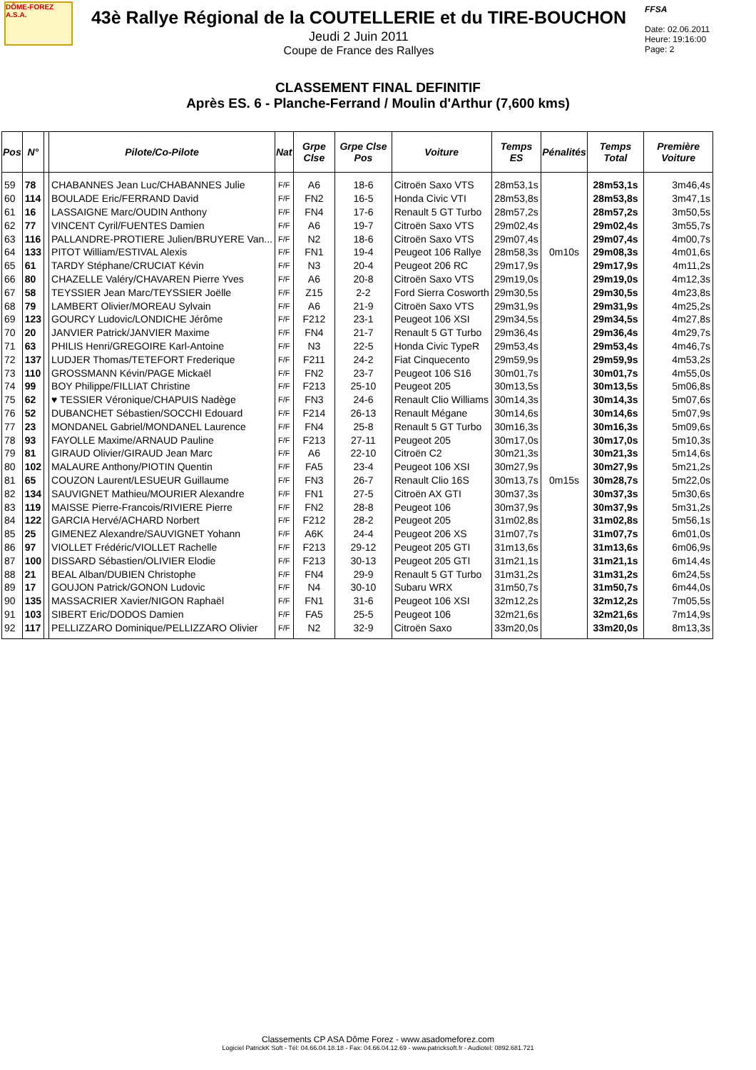DÔME-FOREZ
A.S.A.
43è Rallye Régional de la COUTELLERIE et du TIRE-BOUCHON
Jeudi 2 Juin 2011
Coupe de France des Rallyes
FFSA
Date: 02.06.2011
Heure: 19:16:00
Page: 2
CLASSEMENT FINAL DEFINITIF
Après ES. 6 - Planche-Ferrand / Moulin d'Arthur (7,600 kms)
| Pos | N° | | Pilote/Co-Pilote | Nat | Grpe Clse | Grpe Clse Pos | Voiture | Temps ES | Pénalités | Temps Total | Première Voiture |
| --- | --- | --- | --- | --- | --- | --- | --- | --- | --- | --- | --- |
| 59 | 78 | | CHABANNES Jean Luc/CHABANNES Julie | F/F | A6 | 18-6 | Citroën Saxo VTS | 28m53,1s | | 28m53,1s | 3m46,4s |
| 60 | 114 | | BOULADE Eric/FERRAND David | F/F | FN2 | 16-5 | Honda Civic VTI | 28m53,8s | | 28m53,8s | 3m47,1s |
| 61 | 16 | | LASSAIGNE Marc/OUDIN Anthony | F/F | FN4 | 17-6 | Renault 5 GT Turbo | 28m57,2s | | 28m57,2s | 3m50,5s |
| 62 | 77 | | VINCENT Cyril/FUENTES Damien | F/F | A6 | 19-7 | Citroën Saxo VTS | 29m02,4s | | 29m02,4s | 3m55,7s |
| 63 | 116 | | PALLANDRE-PROTIERE Julien/BRUYERE Van... | F/F | N2 | 18-6 | Citroën Saxo VTS | 29m07,4s | | 29m07,4s | 4m00,7s |
| 64 | 133 | | PITOT William/ESTIVAL Alexis | F/F | FN1 | 19-4 | Peugeot 106 Rallye | 28m58,3s | 0m10s | 29m08,3s | 4m01,6s |
| 65 | 61 | | TARDY Stéphane/CRUCIAT Kévin | F/F | N3 | 20-4 | Peugeot 206 RC | 29m17,9s | | 29m17,9s | 4m11,2s |
| 66 | 80 | | CHAZELLE Valéry/CHAVAREN Pierre Yves | F/F | A6 | 20-8 | Citroën Saxo VTS | 29m19,0s | | 29m19,0s | 4m12,3s |
| 67 | 58 | | TEYSSIER Jean Marc/TEYSSIER Joëlle | F/F | Z15 | 2-2 | Ford Sierra Cosworth | 29m30,5s | | 29m30,5s | 4m23,8s |
| 68 | 79 | | LAMBERT Olivier/MOREAU Sylvain | F/F | A6 | 21-9 | Citroën Saxo VTS | 29m31,9s | | 29m31,9s | 4m25,2s |
| 69 | 123 | | GOURCY Ludovic/LONDICHE Jérôme | F/F | F212 | 23-1 | Peugeot 106 XSI | 29m34,5s | | 29m34,5s | 4m27,8s |
| 70 | 20 | | JANVIER Patrick/JANVIER Maxime | F/F | FN4 | 21-7 | Renault 5 GT Turbo | 29m36,4s | | 29m36,4s | 4m29,7s |
| 71 | 63 | | PHILIS Henri/GREGOIRE Karl-Antoine | F/F | N3 | 22-5 | Honda Civic TypeR | 29m53,4s | | 29m53,4s | 4m46,7s |
| 72 | 137 | | LUDJER Thomas/TETEFORT Frederique | F/F | F211 | 24-2 | Fiat Cinquecento | 29m59,9s | | 29m59,9s | 4m53,2s |
| 73 | 110 | | GROSSMANN Kévin/PAGE Mickaël | F/F | FN2 | 23-7 | Peugeot 106 S16 | 30m01,7s | | 30m01,7s | 4m55,0s |
| 74 | 99 | | BOY Philippe/FILLIAT Christine | F/F | F213 | 25-10 | Peugeot 205 | 30m13,5s | | 30m13,5s | 5m06,8s |
| 75 | 62 | | ♥ TESSIER Véronique/CHAPUIS Nadège | F/F | FN3 | 24-6 | Renault Clio Williams | 30m14,3s | | 30m14,3s | 5m07,6s |
| 76 | 52 | | DUBANCHET Sébastien/SOCCHI Edouard | F/F | F214 | 26-13 | Renault Mégane | 30m14,6s | | 30m14,6s | 5m07,9s |
| 77 | 23 | | MONDANEL Gabriel/MONDANEL Laurence | F/F | FN4 | 25-8 | Renault 5 GT Turbo | 30m16,3s | | 30m16,3s | 5m09,6s |
| 78 | 93 | | FAYOLLE Maxime/ARNAUD Pauline | F/F | F213 | 27-11 | Peugeot 205 | 30m17,0s | | 30m17,0s | 5m10,3s |
| 79 | 81 | | GIRAUD Olivier/GIRAUD Jean Marc | F/F | A6 | 22-10 | Citroën C2 | 30m21,3s | | 30m21,3s | 5m14,6s |
| 80 | 102 | | MALAURE Anthony/PIOTIN Quentin | F/F | FA5 | 23-4 | Peugeot 106 XSI | 30m27,9s | | 30m27,9s | 5m21,2s |
| 81 | 65 | | COUZON Laurent/LESUEUR Guillaume | F/F | FN3 | 26-7 | Renault Clio 16S | 30m13,7s | 0m15s | 30m28,7s | 5m22,0s |
| 82 | 134 | | SAUVIGNET Mathieu/MOURIER Alexandre | F/F | FN1 | 27-5 | Citroën AX GTI | 30m37,3s | | 30m37,3s | 5m30,6s |
| 83 | 119 | | MAISSE Pierre-Francois/RIVIERE Pierre | F/F | FN2 | 28-8 | Peugeot 106 | 30m37,9s | | 30m37,9s | 5m31,2s |
| 84 | 122 | | GARCIA Hervé/ACHARD Norbert | F/F | F212 | 28-2 | Peugeot 205 | 31m02,8s | | 31m02,8s | 5m56,1s |
| 85 | 25 | | GIMENEZ Alexandre/SAUVIGNET Yohann | F/F | A6K | 24-4 | Peugeot 206 XS | 31m07,7s | | 31m07,7s | 6m01,0s |
| 86 | 97 | | VIOLLET Frédéric/VIOLLET Rachelle | F/F | F213 | 29-12 | Peugeot 205 GTI | 31m13,6s | | 31m13,6s | 6m06,9s |
| 87 | 100 | | DISSARD Sébastien/OLIVIER Elodie | F/F | F213 | 30-13 | Peugeot 205 GTI | 31m21,1s | | 31m21,1s | 6m14,4s |
| 88 | 21 | | BEAL Alban/DUBIEN Christophe | F/F | FN4 | 29-9 | Renault 5 GT Turbo | 31m31,2s | | 31m31,2s | 6m24,5s |
| 89 | 17 | | GOUJON Patrick/GONON Ludovic | F/F | N4 | 30-10 | Subaru WRX | 31m50,7s | | 31m50,7s | 6m44,0s |
| 90 | 135 | | MASSACRIER Xavier/NIGON Raphaël | F/F | FN1 | 31-6 | Peugeot 106 XSI | 32m12,2s | | 32m12,2s | 7m05,5s |
| 91 | 103 | | SIBERT Eric/DODOS Damien | F/F | FA5 | 25-5 | Peugeot 106 | 32m21,6s | | 32m21,6s | 7m14,9s |
| 92 | 117 | | PELLIZZARO Dominique/PELLIZZARO Olivier | F/F | N2 | 32-9 | Citroën Saxo | 33m20,0s | | 33m20,0s | 8m13,3s |
Classements CP ASA Dôme Forez - www.asadomeforez.com
Logiciel PatrickK Soft - Tél: 04.66.04.18.18 - Fax: 04.66.04.12.69 - www.patricksoft.fr - Audiotel: 0892.681.721